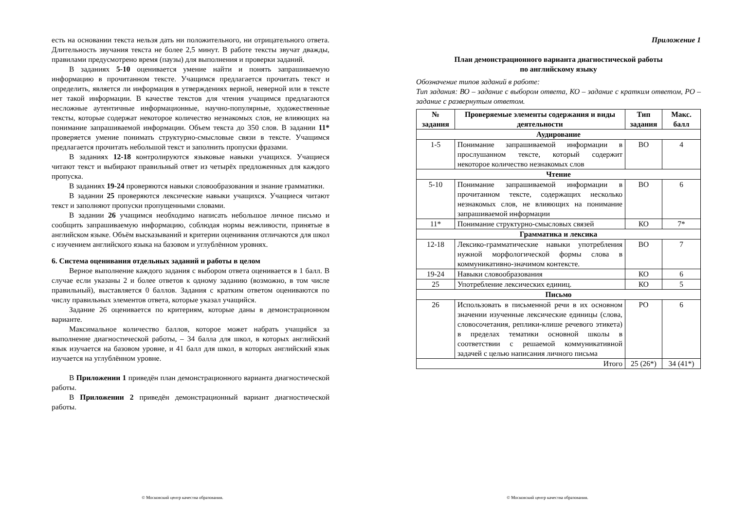есть на основании текста нельзя дать ни положительного, ни отрицательного ответа. Длительность звучания текста не более 2,5 минут. В работе тексты звучат дважды, правилами предусмотрено время (паузы) для выполнения и проверки заданий.
В заданиях 5-10 оценивается умение найти и понять запрашиваемую информацию в прочитанном тексте. Учащимся предлагается прочитать текст и определить, является ли информация в утверждениях верной, неверной или в тексте нет такой информации. В качестве текстов для чтения учащимся предлагаются несложные аутентичные информационные, научно-популярные, художественные тексты, которые содержат некоторое количество незнакомых слов, не влияющих на понимание запрашиваемой информации. Объем текста до 350 слов. В задании 11* проверяется умение понимать структурно-смысловые связи в тексте. Учащимся предлагается прочитать небольшой текст и заполнить пропуски фразами.
В заданиях 12-18 контролируются языковые навыки учащихся. Учащиеся читают текст и выбирают правильный ответ из четырёх предложенных для каждого пропуска.
В заданиях 19-24 проверяются навыки словообразования и знание грамматики.
В задании 25 проверяются лексические навыки учащихся. Учащиеся читают текст и заполняют пропуски пропущенными словами.
В задании 26 учащимся необходимо написать небольшое личное письмо и сообщить запрашиваемую информацию, соблюдая нормы вежливости, принятые в английском языке. Объём высказываний и критерии оценивания отличаются для школ с изучением английского языка на базовом и углублённом уровнях.
6. Система оценивания отдельных заданий и работы в целом
Верное выполнение каждого задания с выбором ответа оценивается в 1 балл. В случае если указаны 2 и более ответов к одному заданию (возможно, в том числе правильный), выставляется 0 баллов. Задания с кратким ответом оцениваются по числу правильных элементов ответа, которые указал учащийся.
Задание 26 оценивается по критериям, которые даны в демонстрационном варианте.
Максимальное количество баллов, которое может набрать учащийся за выполнение диагностической работы, – 34 балла для школ, в которых английский язык изучается на базовом уровне, и 41 балл для школ, в которых английский язык изучается на углублённом уровне.
В Приложении 1 приведён план демонстрационного варианта диагностической работы.
В Приложении 2 приведён демонстрационный вариант диагностической работы.
© Московский центр качества образования.
Приложение 1
План демонстрационного варианта диагностической работы
по английскому языку
Обозначение типов заданий в работе:
Тип задания: ВО – задание с выбором ответа, КО – задание с кратким ответом, РО – задание с развернутым ответом.
| № задания | Проверяемые элементы содержания и виды деятельности | Тип задания | Макс. балл |
| --- | --- | --- | --- |
| Аудирование | | | |
| 1-5 | Понимание запрашиваемой информации в прослушанном тексте, который содержит некоторое количество незнакомых слов | ВО | 4 |
| Чтение | | | |
| 5-10 | Понимание запрашиваемой информации в прочитанном тексте, содержащих несколько незнакомых слов, не влияющих на понимание запрашиваемой информации | ВО | 6 |
| 11* | Понимание структурно-смысловых связей | КО | 7* |
| Грамматика и лексика | | | |
| 12-18 | Лексико-грамматические навыки употребления нужной морфологической формы слова в коммуникативно-значимом контексте. | ВО | 7 |
| 19-24 | Навыки словообразования | КО | 6 |
| 25 | Употребление лексических единиц. | КО | 5 |
| Письмо | | | |
| 26 | Использовать в письменной речи в их основном значении изученные лексические единицы (слова, словосочетания, реплики-клише речевого этикета) в пределах тематики основной школы в соответствии с решаемой коммуникативной задачей с целью написания личного письма | РО | 6 |
| Итого | | 25 (26*) | 34 (41*) |
© Московский центр качества образования.